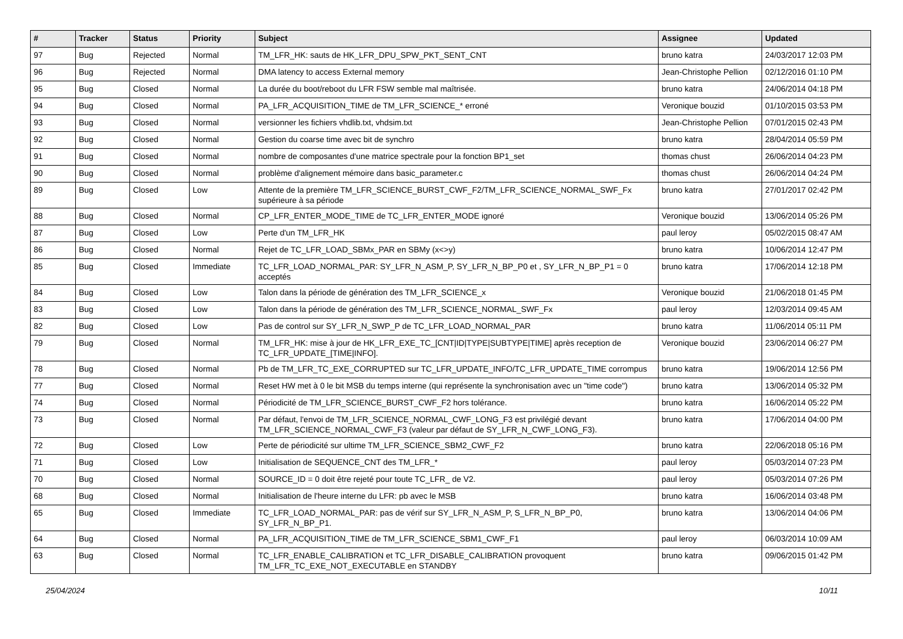| # | Tracker | Status | Priority | Subject | Assignee | Updated |
| --- | --- | --- | --- | --- | --- | --- |
| 97 | Bug | Rejected | Normal | TM_LFR_HK: sauts de HK_LFR_DPU_SPW_PKT_SENT_CNT | bruno katra | 24/03/2017 12:03 PM |
| 96 | Bug | Rejected | Normal | DMA latency to access External memory | Jean-Christophe Pellion | 02/12/2016 01:10 PM |
| 95 | Bug | Closed | Normal | La durée du boot/reboot du LFR FSW semble mal maîtrisée. | bruno katra | 24/06/2014 04:18 PM |
| 94 | Bug | Closed | Normal | PA_LFR_ACQUISITION_TIME de TM_LFR_SCIENCE_* erroné | Veronique bouzid | 01/10/2015 03:53 PM |
| 93 | Bug | Closed | Normal | versionner les fichiers vhdlib.txt, vhdsim.txt | Jean-Christophe Pellion | 07/01/2015 02:43 PM |
| 92 | Bug | Closed | Normal | Gestion du coarse time avec bit de synchro | bruno katra | 28/04/2014 05:59 PM |
| 91 | Bug | Closed | Normal | nombre de composantes d'une matrice spectrale pour la fonction BP1_set | thomas chust | 26/06/2014 04:23 PM |
| 90 | Bug | Closed | Normal | problème d'alignement mémoire dans basic_parameter.c | thomas chust | 26/06/2014 04:24 PM |
| 89 | Bug | Closed | Low | Attente de la première TM_LFR_SCIENCE_BURST_CWF_F2/TM_LFR_SCIENCE_NORMAL_SWF_Fx supérieure à sa période | bruno katra | 27/01/2017 02:42 PM |
| 88 | Bug | Closed | Normal | CP_LFR_ENTER_MODE_TIME de TC_LFR_ENTER_MODE ignoré | Veronique bouzid | 13/06/2014 05:26 PM |
| 87 | Bug | Closed | Low | Perte d'un TM_LFR_HK | paul leroy | 05/02/2015 08:47 AM |
| 86 | Bug | Closed | Normal | Rejet de TC_LFR_LOAD_SBMx_PAR en SBMy (x<>y) | bruno katra | 10/06/2014 12:47 PM |
| 85 | Bug | Closed | Immediate | TC_LFR_LOAD_NORMAL_PAR: SY_LFR_N_ASM_P, SY_LFR_N_BP_P0 et , SY_LFR_N_BP_P1 = 0 acceptés | bruno katra | 17/06/2014 12:18 PM |
| 84 | Bug | Closed | Low | Talon dans la période de génération des TM_LFR_SCIENCE_x | Veronique bouzid | 21/06/2018 01:45 PM |
| 83 | Bug | Closed | Low | Talon dans la période de génération des TM_LFR_SCIENCE_NORMAL_SWF_Fx | paul leroy | 12/03/2014 09:45 AM |
| 82 | Bug | Closed | Low | Pas de control sur SY_LFR_N_SWP_P de TC_LFR_LOAD_NORMAL_PAR | bruno katra | 11/06/2014 05:11 PM |
| 79 | Bug | Closed | Normal | TM_LFR_HK: mise à jour de HK_LFR_EXE_TC_[CNT/ID/TYPE/SUBTYPE/TIME] après reception de TC_LFR_UPDATE_[TIME/INFO]. | Veronique bouzid | 23/06/2014 06:27 PM |
| 78 | Bug | Closed | Normal | Pb de TM_LFR_TC_EXE_CORRUPTED sur TC_LFR_UPDATE_INFO/TC_LFR_UPDATE_TIME corrompus | bruno katra | 19/06/2014 12:56 PM |
| 77 | Bug | Closed | Normal | Reset HW met à 0 le bit MSB du temps interne (qui représente la synchronisation avec un "time code") | bruno katra | 13/06/2014 05:32 PM |
| 74 | Bug | Closed | Normal | Périodicité de TM_LFR_SCIENCE_BURST_CWF_F2 hors tolérance. | bruno katra | 16/06/2014 05:22 PM |
| 73 | Bug | Closed | Normal | Par défaut, l'envoi de TM_LFR_SCIENCE_NORMAL_CWF_LONG_F3 est privilégié devant TM_LFR_SCIENCE_NORMAL_CWF_F3 (valeur par défaut de SY_LFR_N_CWF_LONG_F3). | bruno katra | 17/06/2014 04:00 PM |
| 72 | Bug | Closed | Low | Perte de périodicité sur ultime TM_LFR_SCIENCE_SBM2_CWF_F2 | bruno katra | 22/06/2018 05:16 PM |
| 71 | Bug | Closed | Low | Initialisation de SEQUENCE_CNT des TM_LFR_* | paul leroy | 05/03/2014 07:23 PM |
| 70 | Bug | Closed | Normal | SOURCE_ID = 0 doit être rejeté pour toute TC_LFR_ de V2. | paul leroy | 05/03/2014 07:26 PM |
| 68 | Bug | Closed | Normal | Initialisation de l'heure interne du LFR: pb avec le MSB | bruno katra | 16/06/2014 03:48 PM |
| 65 | Bug | Closed | Immediate | TC_LFR_LOAD_NORMAL_PAR: pas de vérif sur SY_LFR_N_ASM_P, S_LFR_N_BP_P0, SY_LFR_N_BP_P1. | bruno katra | 13/06/2014 04:06 PM |
| 64 | Bug | Closed | Normal | PA_LFR_ACQUISITION_TIME de TM_LFR_SCIENCE_SBM1_CWF_F1 | paul leroy | 06/03/2014 10:09 AM |
| 63 | Bug | Closed | Normal | TC_LFR_ENABLE_CALIBRATION et TC_LFR_DISABLE_CALIBRATION provoquent TM_LFR_TC_EXE_NOT_EXECUTABLE en STANDBY | bruno katra | 09/06/2015 01:42 PM |
25/04/2024 10/11